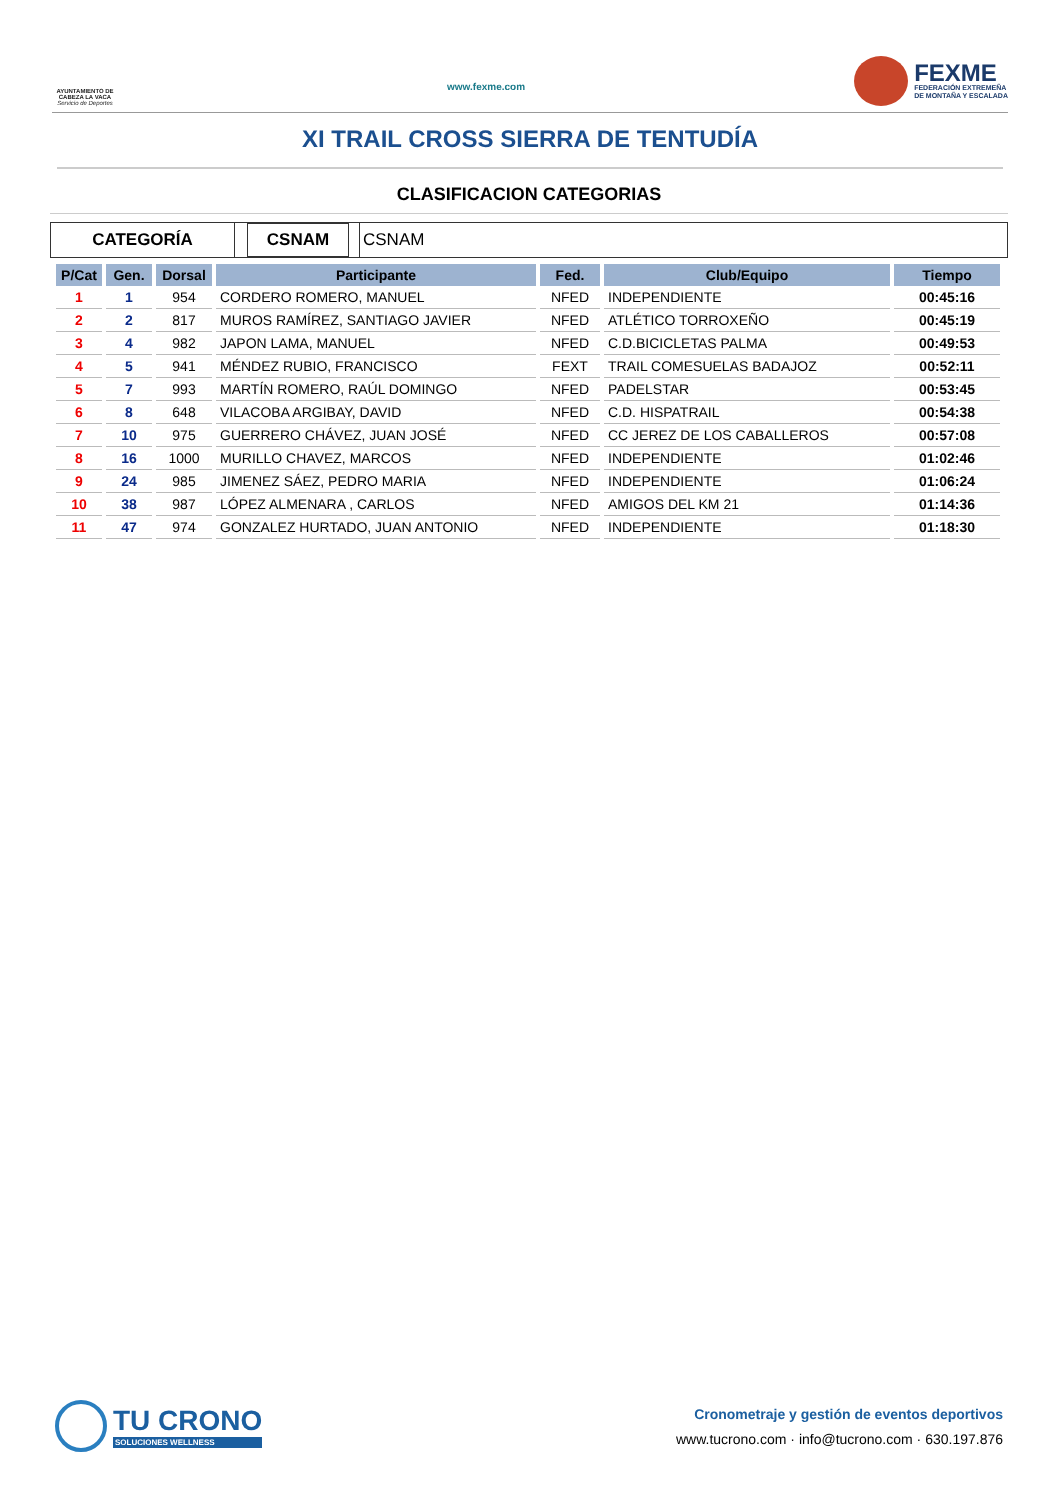AYUNTAMIENTO DE
CABEZA LA VACA
Servicio de Deportes
www.fexme.com
FEXME
FEDERACIÓN EXTREMEÑA
DE MONTAÑA Y ESCALADA
XI TRAIL CROSS SIERRA DE TENTUDÍA
CLASIFICACION CATEGORIAS
CATEGORÍA CSNAM CSNAM
| P/Cat | Gen. | Dorsal | Participante | Fed. | Club/Equipo | Tiempo |
| --- | --- | --- | --- | --- | --- | --- |
| 1 | 1 | 954 | CORDERO ROMERO, MANUEL | NFED | INDEPENDIENTE | 00:45:16 |
| 2 | 2 | 817 | MUROS RAMÍREZ, SANTIAGO JAVIER | NFED | ATLÉTICO TORROXEÑO | 00:45:19 |
| 3 | 4 | 982 | JAPON LAMA, MANUEL | NFED | C.D.BICICLETAS PALMA | 00:49:53 |
| 4 | 5 | 941 | MÉNDEZ RUBIO, FRANCISCO | FEXT | TRAIL COMESUELAS BADAJOZ | 00:52:11 |
| 5 | 7 | 993 | MARTÍN ROMERO, RAÚL DOMINGO | NFED | PADELSTAR | 00:53:45 |
| 6 | 8 | 648 | VILACOBA ARGIBAY, DAVID | NFED | C.D. HISPATRAIL | 00:54:38 |
| 7 | 10 | 975 | GUERRERO CHÁVEZ, JUAN JOSÉ | NFED | CC JEREZ DE LOS CABALLEROS | 00:57:08 |
| 8 | 16 | 1000 | MURILLO CHAVEZ, MARCOS | NFED | INDEPENDIENTE | 01:02:46 |
| 9 | 24 | 985 | JIMENEZ SÁEZ, PEDRO MARIA | NFED | INDEPENDIENTE | 01:06:24 |
| 10 | 38 | 987 | LÓPEZ ALMENARA , CARLOS | NFED | AMIGOS DEL KM 21 | 01:14:36 |
| 11 | 47 | 974 | GONZALEZ HURTADO, JUAN ANTONIO | NFED | INDEPENDIENTE | 01:18:30 |
TU CRONO
SOLUCIONES WELLNESS
Cronometraje y gestión de eventos deportivos
www.tucrono.com · info@tucrono.com · 630.197.876